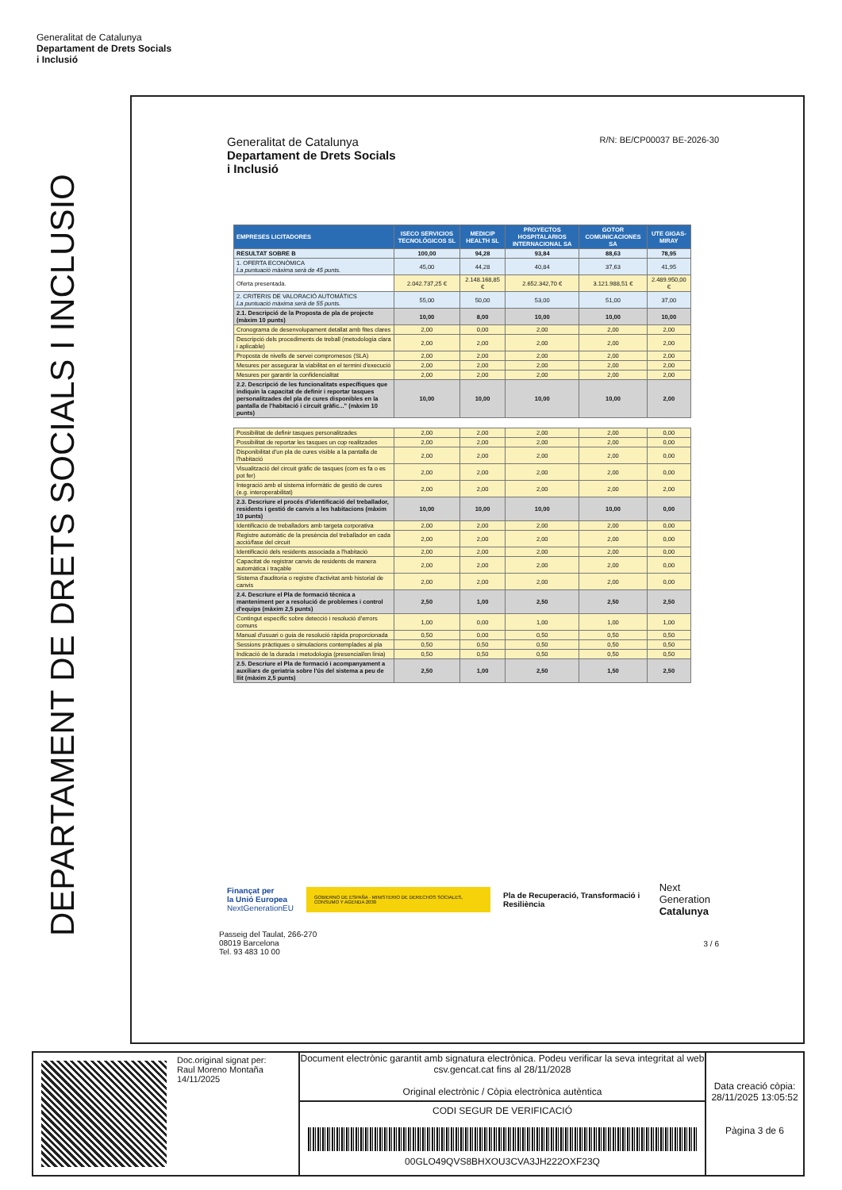Generalitat de Catalunya
Departament de Drets Socials
i Inclusió
DEPARTAMENT DE DRETS SOCIALS I INCLUSIO
Generalitat de Catalunya
Departament de Drets Socials
i Inclusió
R/N: BE/CP00037 BE-2026-30
| EMPRESES LICITADORES | ISECO SERVICIOS TECNOLÓGICOS SL | MEDICIP HEALTH SL | PROYECTOS HOSPITALARIOS INTERNACIONAL SA | GOTOR COMUNICACIONES SA | UTE GIGAS-MIRAY |
| --- | --- | --- | --- | --- | --- |
| RESULTAT SOBRE B | 100,00 | 94,28 | 93,84 | 88,63 | 78,95 |
| 1. OFERTA ECONÒMICA La puntuació màxima serà de 45 punts. | 45,00 | 44,28 | 40,84 | 37,63 | 41,95 |
| Oferta presentada. | 2.042.737,25 € | 2.148.168,85 € | 2.652.342,70 € | 3.121.988,51 € | 2.489.950,00 € |
| 2. CRITERIS DE VALORACIÓ AUTOMÀTICS La puntuació màxima serà de 55 punts. | 55,00 | 50,00 | 53,00 | 51,00 | 37,00 |
| 2.1. Descripció de la Proposta de pla de projecte (màxim 10 punts) | 10,00 | 8,00 | 10,00 | 10,00 | 10,00 |
| Cronograma de desenvolupament detallat amb fites clares | 2,00 | 0,00 | 2,00 | 2,00 | 2,00 |
| Descripció dels procediments de treball (metodologia clara i aplicable) | 2,00 | 2,00 | 2,00 | 2,00 | 2,00 |
| Proposta de nivells de servei compromesos (SLA) | 2,00 | 2,00 | 2,00 | 2,00 | 2,00 |
| Mesures per assegurar la viabilitat en el termini d'execució | 2,00 | 2,00 | 2,00 | 2,00 | 2,00 |
| Mesures per garantir la confidencialitat | 2,00 | 2,00 | 2,00 | 2,00 | 2,00 |
| 2.2. Descripció de les funcionalitats específiques que indiquin la capacitat de definir i reportar tasques personalitzades del pla de cures disponibles en la pantalla de l'habitació i circuit gràfic..." (màxim 10 punts) | 10,00 | 10,00 | 10,00 | 10,00 | 2,00 |
| Possibilitat de definir tasques personalitzades | 2,00 | 2,00 | 2,00 | 2,00 | 0,00 |
| Possibilitat de reportar les tasques un cop realitzades | 2,00 | 2,00 | 2,00 | 2,00 | 0,00 |
| Disponibilitat d'un pla de cures visible a la pantalla de l'habitació | 2,00 | 2,00 | 2,00 | 2,00 | 0,00 |
| Visualització del circuit gràfic de tasques (com es fa o es pot fer) | 2,00 | 2,00 | 2,00 | 2,00 | 0,00 |
| Integració amb el sistema informàtic de gestió de cures (e.g. interoperabilitat) | 2,00 | 2,00 | 2,00 | 2,00 | 2,00 |
| 2.3. Descriure el procés d'identificació del treballador, residents i gestió de canvis a les habitacions (màxim 10 punts) | 10,00 | 10,00 | 10,00 | 10,00 | 0,00 |
| Identificació de treballadors amb targeta corporativa | 2,00 | 2,00 | 2,00 | 2,00 | 0,00 |
| Registre automàtic de la presència del treballador en cada acció/fase del circuit | 2,00 | 2,00 | 2,00 | 2,00 | 0,00 |
| Identificació dels residents associada a l'habitació | 2,00 | 2,00 | 2,00 | 2,00 | 0,00 |
| Capacitat de registrar canvis de residents de manera automàtica i traçable | 2,00 | 2,00 | 2,00 | 2,00 | 0,00 |
| Sistema d'auditoria o registre d'activitat amb historial de canvis | 2,00 | 2,00 | 2,00 | 2,00 | 0,00 |
| 2.4. Descriure el Pla de formació tècnica a manteniment per a resolució de problemes i control d'equips (màxim 2,5 punts) | 2,50 | 1,00 | 2,50 | 2,50 | 2,50 |
| Contingut específic sobre detecció i resolució d'errors comuns | 1,00 | 0,00 | 1,00 | 1,00 | 1,00 |
| Manual d'usuari o guia de resolució ràpida proporcionada | 0,50 | 0,00 | 0,50 | 0,50 | 0,50 |
| Sessions pràctiques o simulacions contemplades al pla | 0,50 | 0,50 | 0,50 | 0,50 | 0,50 |
| Indicació de la durada i metodologia (presencial/en línia) | 0,50 | 0,50 | 0,50 | 0,50 | 0,50 |
| 2.5. Descriure el Pla de formació i acompanyament a auxiliars de geriatria sobre l'ús del sistema a peu de llit (màxim 2,5 punts) | 2,50 | 1,00 | 2,50 | 1,50 | 2,50 |
Finançat per
la Unió Europea
NextGenerationEU
GOBIERNO DE ESPAÑA · MINISTERIO DE DERECHOS SOCIALES, CONSUMO Y AGENDA 2030
Pla de Recuperació, Transformació i Resiliència
Next Generation
Catalunya
Passeig del Taulat, 266-270
08019 Barcelona
Tel. 93 483 10 00
3 / 6
Doc.original signat per:
Raul Moreno Montaña
14/11/2025
Document electrònic garantit amb signatura electrònica. Podeu verificar la seva integritat al web csv.gencat.cat fins al 28/11/2028
Original electrònic / Còpia electrònica autèntica
CODI SEGUR DE VERIFICACIÓ
00GLO49QVS8BHXOU3CVA3JH222OXF23Q
Data creació còpia:
28/11/2025 13:05:52
Pàgina 3 de 6